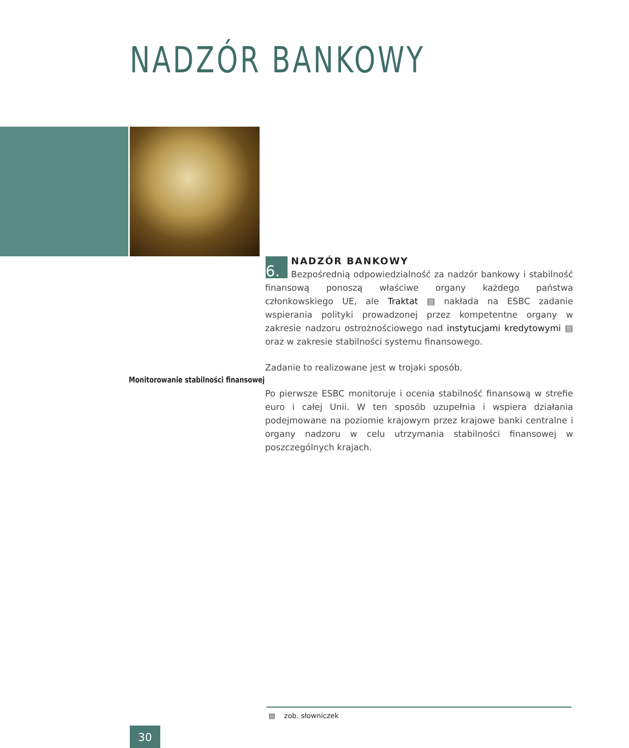NADZÓR BANKOWY
6.
NADZÓR BANKOWY
Bezpośrednią odpowiedzialność za nadzór bankowy i stabilność finansową ponoszą właściwe organy każdego państwa członkowskiego UE, ale Traktat ▤ nakłada na ESBC zadanie wspierania polityki prowadzonej przez kompetentne organy w zakresie nadzoru ostrożnościowego nad instytucjami kredytowymi ▤ oraz w zakresie stabilności systemu finansowego.
Zadanie to realizowane jest w trojaki sposób.
Po pierwsze ESBC monitoruje i ocenia stabilność finansową w strefie euro i całej Unii. W ten sposób uzupełnia i wspiera działania podejmowane na poziomie krajowym przez krajowe banki centralne i organy nadzoru w celu utrzymania stabilności finansowej w poszczególnych krajach.
Monitorowanie stabilności finansowej
▤ zob. słowniczek
30